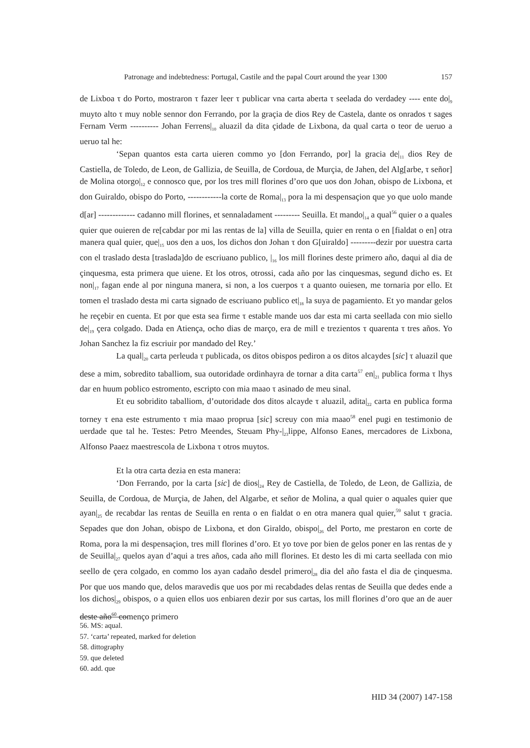Patronage and indebtedness: Portugal, Castile and the papal Court around the year 1300 157
de Lixboa τ do Porto, mostraron τ fazer leer τ publicar vna carta aberta τ seelada do verdadey ---- ente do|<sub>9</sub> muyto alto τ muy noble sennor don Ferrando, por la graçia de dios Rey de Castela, dante os onrados τ sages Fernam Verm ---------- Johan Ferrens|<sub>10</sub> aluazil da dita çidade de Lixbona, da qual carta o teor de ueruo a ueruo tal he:
‘Sepan quantos esta carta uieren commo yo [don Ferrando, por] la gracia de|<sub>11</sub> dios Rey de Castiella, de Toledo, de Leon, de Gallizia, de Seuilla, de Cordoua, de Murçia, de Jahen, del Alg[arbe, τ señor] de Molina otorgo|<sub>12</sub> e connosco que, por los tres mill florines d’oro que uos don Johan, obispo de Lixbona, et don Guiraldo, obispo do Porto, ------------la corte de Roma|<sub>13</sub> pora la mi despensaçion que yo que uolo mande d[ar] ------------- cadanno mill florines, et sennaladament --------- Seuilla. Et mando|<sub>14</sub> a qual<sup>56</sup> quier o a quales quier que ouieren de re[cabdar por mi las rentas de la] villa de Seuilla, quier en renta o en [fialdat o en] otra manera qual quier, que|<sub>15</sub> uos den a uos, los dichos don Johan τ don G[uiraldo] ---------dezir por uuestra carta con el traslado desta [traslada]do de escriuano publico, |<sub>16</sub> los mill florines deste primero año, daqui al dia de çinquesma, esta primera que uiene. Et los otros, otrossi, cada año por las cinquesmas, segund dicho es. Et non|<sub>17</sub> fagan ende al por ninguna manera, si non, a los cuerpos τ a quanto ouiesen, me tornaria por ello. Et tomen el traslado desta mi carta signado de escriuano publico et|<sub>18</sub> la suya de pagamiento. Et yo mandar gelos he reçebir en cuenta. Et por que esta sea firme τ estable mande uos dar esta mi carta seellada con mio siello de|<sub>19</sub> çera colgado. Dada en Atiença, ocho dias de março, era de mill e trezientos τ quarenta τ tres años. Yo Johan Sanchez la fiz escriuir por mandado del Rey.’
La qual|<sub>20</sub> carta perleuda τ publicada, os ditos obispos pediron a os ditos alcaydes [sic] τ aluazil que dese a mim, sobredito taballiom, sua outoridade ordinhayra de tornar a dita carta<sup>57</sup> en|<sub>21</sub> publica forma τ lhys dar en huum poblico estromento, escripto con mia maao τ asinado de meu sinal.
Et eu sobridito taballiom, d’outoridade dos ditos alcayde τ aluazil, adita|<sub>22</sub> carta en publica forma torney τ ena este estrumento τ mia maao proprua [sic] screuy con mia maao<sup>58</sup> enel pugi en testimonio de uerdade que tal he. Testes: Petro Meendes, Steuam Phy-|<sub>23</sub>lippe, Alfonso Eanes, mercadores de Lixbona, Alfonso Paaez maestrescola de Lixbona τ otros muytos.
Et la otra carta dezia en esta manera:
‘Don Ferrando, por la carta [sic] de dios|<sub>24</sub> Rey de Castiella, de Toledo, de Leon, de Gallizia, de Seuilla, de Cordoua, de Murçia, de Jahen, del Algarbe, et señor de Molina, a qual quier o aquales quier que ayan|<sub>25</sub> de recabdar las rentas de Seuilla en renta o en fialdat o en otra manera qual quier,<sup>59</sup> salut τ gracia. Sepades que don Johan, obispo de Lixbona, et don Giraldo, obispo|<sub>26</sub> del Porto, me prestaron en corte de Roma, pora la mi despensaçion, tres mill florines d’oro. Et yo tove por bien de gelos poner en las rentas de y de Seuilla|<sub>27</sub> quelos ayan d’aqui a tres años, cada año mill florines. Et desto les di mi carta seellada con mio seello de çera colgado, en commo los ayan cadaño desdel primero|<sub>28</sub> dia del año fasta el dia de çinquesma. Por que uos mando que, delos maravedis que uos por mi recabdades delas rentas de Seuilla que dedes ende a los dichos|<sub>29</sub> obispos, o a quien ellos uos enbiaren dezir por sus cartas, los mill florines d’oro que an de auer deste año<sup>60</sup> començo primero
56. MS: aqual.
57. ‘carta’ repeated, marked for deletion
58. dittography
59. que deleted
60. add. que
HID 34 (2007) 147-158